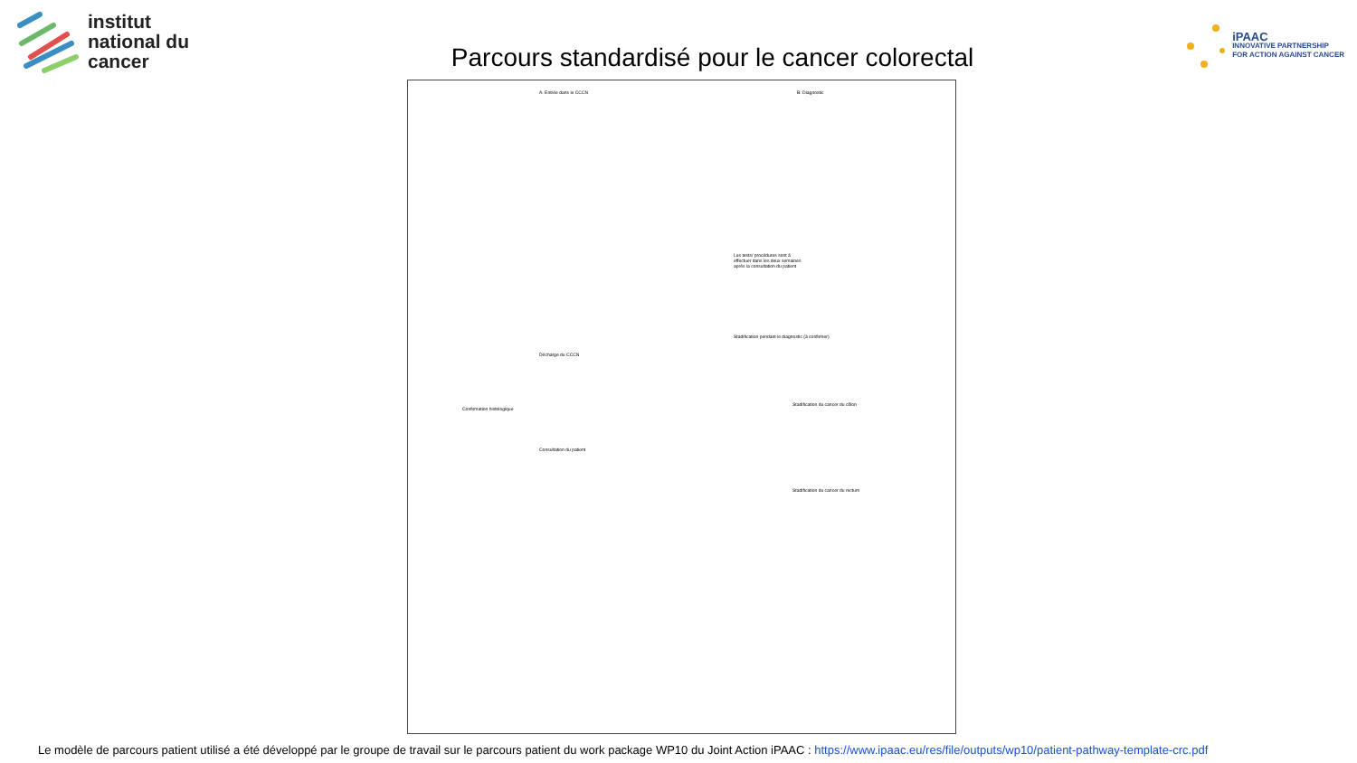institut
national du
cancer
Parcours standardisé pour le cancer colorectal
iPAAC
INNOVATIVE PARTNERSHIP
FOR ACTION AGAINST CANCER
A. Entrée dans le CCCN B. Diagnostic
Confirmation histologique
Décharge du CCCN
Consultation du patient
Stadification pendant le diagnostic (à confirmer)
Stadification du cancer du côlon
Stadification du cancer du rectum
Les tests/ procédures sont à effectuer dans les deux semaines après la consultation du patient
Le modèle de parcours patient utilisé a été développé par le groupe de travail sur le parcours patient du work package WP10 du Joint Action iPAAC : https://www.ipaac.eu/res/file/outputs/wp10/patient-pathway-template-crc.pdf